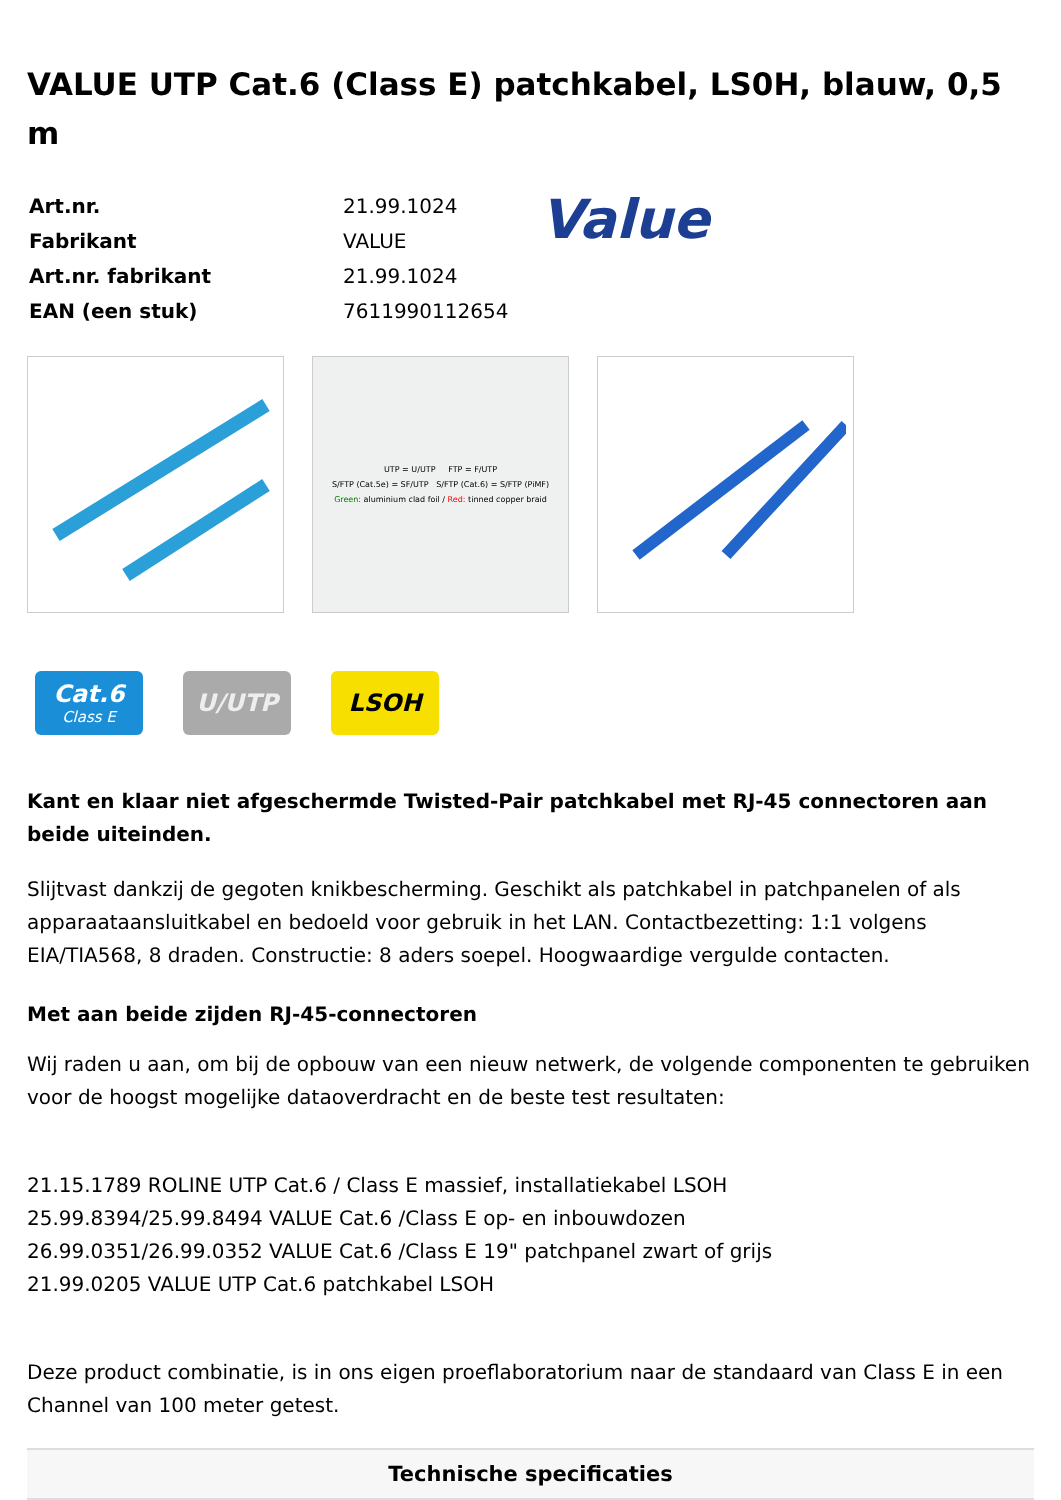VALUE UTP Cat.6 (Class E) patchkabel, LS0H, blauw, 0,5 m
| Art.nr. | 21.99.1024 |
| Fabrikant | VALUE |
| Art.nr. fabrikant | 21.99.1024 |
| EAN (een stuk) | 7611990112654 |
Value
UTP = U/UTP FTP = F/UTP
S/FTP (Cat.5e) = SF/UTP S/FTP (Cat.6) = S/FTP (PiMF)
Green: aluminium clad foil / Red: tinned copper braid
Cat.6
Class E
U/UTP LSOH
Kant en klaar niet afgeschermde Twisted-Pair patchkabel met RJ-45 connectoren aan beide uiteinden.
Slijtvast dankzij de gegoten knikbescherming. Geschikt als patchkabel in patchpanelen of als apparaataansluitkabel en bedoeld voor gebruik in het LAN. Contactbezetting: 1:1 volgens EIA/TIA568, 8 draden. Constructie: 8 aders soepel. Hoogwaardige vergulde contacten.
Met aan beide zijden RJ-45-connectoren
Wij raden u aan, om bij de opbouw van een nieuw netwerk, de volgende componenten te gebruiken voor de hoogst mogelijke dataoverdracht en de beste test resultaten:
21.15.1789 ROLINE UTP Cat.6 / Class E massief, installatiekabel LSOH
25.99.8394/25.99.8494 VALUE Cat.6 /Class E op- en inbouwdozen
26.99.0351/26.99.0352 VALUE Cat.6 /Class E 19" patchpanel zwart of grijs
21.99.0205 VALUE UTP Cat.6 patchkabel LSOH
Deze product combinatie, is in ons eigen proeflaboratorium naar de standaard van Class E in een Channel van 100 meter getest.
Technische specificaties